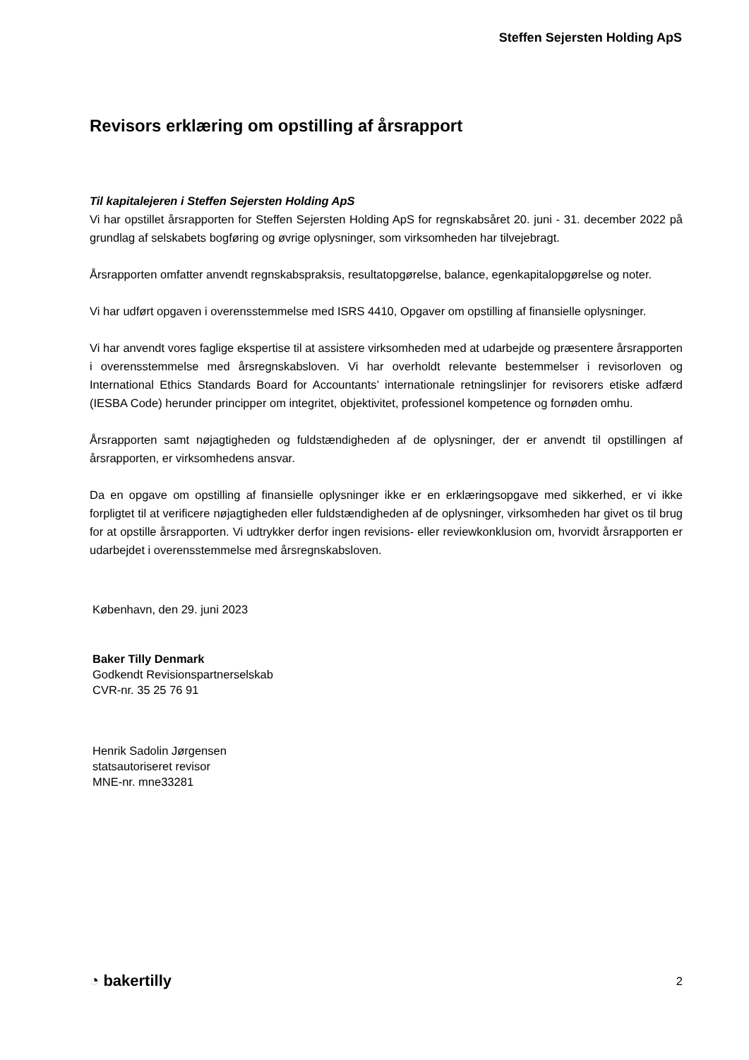Steffen Sejersten Holding ApS
Revisors erklæring om opstilling af årsrapport
Til kapitalejeren i Steffen Sejersten Holding ApS
Vi har opstillet årsrapporten for Steffen Sejersten Holding ApS for regnskabsåret 20. juni - 31. december 2022 på grundlag af selskabets bogføring og øvrige oplysninger, som virksomheden har tilvejebragt.
Årsrapporten omfatter anvendt regnskabspraksis, resultatopgørelse, balance, egenkapitalopgørelse og noter.
Vi har udført opgaven i overensstemmelse med ISRS 4410, Opgaver om opstilling af finansielle oplysninger.
Vi har anvendt vores faglige ekspertise til at assistere virksomheden med at udarbejde og præsentere årsrapporten i overensstemmelse med årsregnskabsloven. Vi har overholdt relevante bestemmelser i revisorloven og International Ethics Standards Board for Accountants’ internationale retningslinjer for revisorers etiske adfærd (IESBA Code) herunder principper om integritet, objektivitet, professionel kompetence og fornøden omhu.
Årsrapporten samt nøjagtigheden og fuldstændigheden af de oplysninger, der er anvendt til opstillingen af årsrapporten, er virksomhedens ansvar.
Da en opgave om opstilling af finansielle oplysninger ikke er en erklæringsopgave med sikkerhed, er vi ikke forpligtet til at verificere nøjagtigheden eller fuldstændigheden af de oplysninger, virksomheden har givet os til brug for at opstille årsrapporten. Vi udtrykker derfor ingen revisions- eller reviewkonklusion om, hvorvidt årsrapporten er udarbejdet i overensstemmelse med årsregnskabsloven.
København, den 29. juni 2023
Baker Tilly Denmark
Godkendt Revisionspartnerselskab
CVR-nr. 35 25 76 91
Henrik Sadolin Jørgensen
statsautoriseret revisor
MNE-nr. mne33281
◔ bakertilly 2